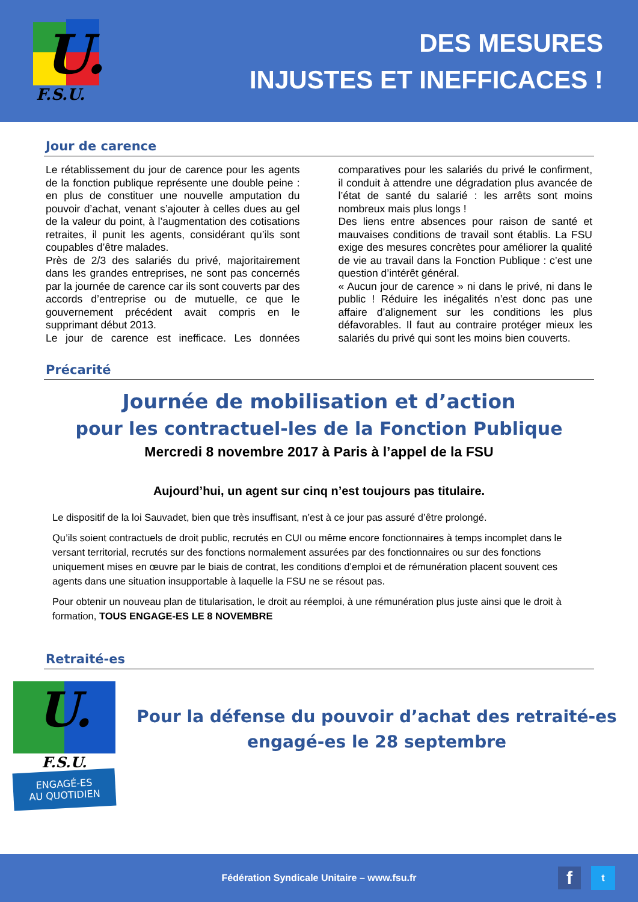U.
F.S.U.
DES MESURES
INJUSTES ET INEFFICACES !
Jour de carence
Le rétablissement du jour de carence pour les agents de la fonction publique représente une double peine : en plus de constituer une nouvelle amputation du pouvoir d’achat, venant s’ajouter à celles dues au gel de la valeur du point, à l’augmentation des cotisations retraites, il punit les agents, considérant qu’ils sont coupables d’être malades.
Près de 2/3 des salariés du privé, majoritairement dans les grandes entreprises, ne sont pas concernés par la journée de carence car ils sont couverts par des accords d’entreprise ou de mutuelle, ce que le gouvernement précédent avait compris en le supprimant début 2013.
Le jour de carence est inefficace. Les données comparatives pour les salariés du privé le confirment, il conduit à attendre une dégradation plus avancée de l’état de santé du salarié : les arrêts sont moins nombreux mais plus longs !
Des liens entre absences pour raison de santé et mauvaises conditions de travail sont établis. La FSU exige des mesures concrètes pour améliorer la qualité de vie au travail dans la Fonction Publique : c’est une question d’intérêt général.
« Aucun jour de carence » ni dans le privé, ni dans le public ! Réduire les inégalités n’est donc pas une affaire d’alignement sur les conditions les plus défavorables. Il faut au contraire protéger mieux les salariés du privé qui sont les moins bien couverts.
Précarité
Journée de mobilisation et d’action
pour les contractuel-les de la Fonction Publique
Mercredi 8 novembre 2017 à Paris à l’appel de la FSU
Aujourd’hui, un agent sur cinq n’est toujours pas titulaire.
Le dispositif de la loi Sauvadet, bien que très insuffisant, n’est à ce jour pas assuré d’être prolongé.
Qu’ils soient contractuels de droit public, recrutés en CUI ou même encore fonctionnaires à temps incomplet dans le versant territorial, recrutés sur des fonctions normalement assurées par des fonctionnaires ou sur des fonctions uniquement mises en œuvre par le biais de contrat, les conditions d’emploi et de rémunération placent souvent ces agents dans une situation insupportable à laquelle la FSU ne se résout pas.
Pour obtenir un nouveau plan de titularisation, le droit au réemploi, à une rémunération plus juste ainsi que le droit à formation, TOUS ENGAGE-ES LE 8 NOVEMBRE
Retraité-es
U.
F.S.U.
ENGAGÉ-ES
AU QUOTIDIEN
Pour la défense du pouvoir d’achat des retraité-es
engagé-es le 28 septembre
Fédération Syndicale Unitaire – www.fsu.fr
f t